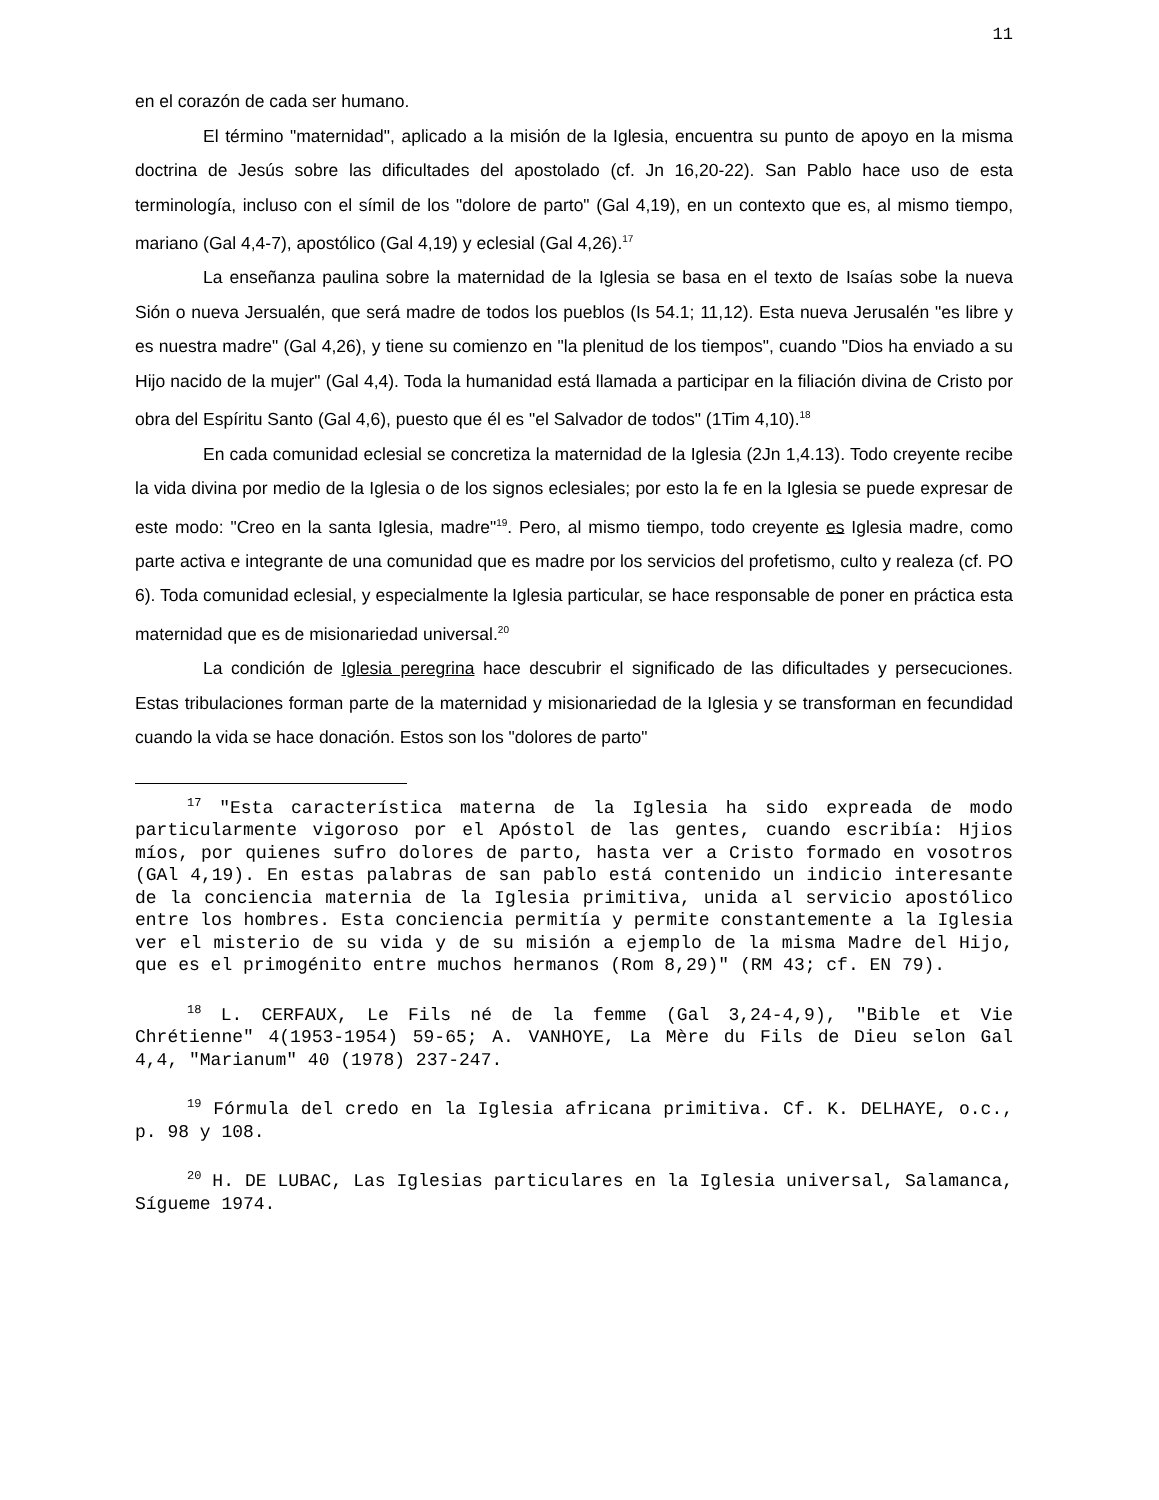11
en el corazón de cada ser humano.
El término "maternidad", aplicado a la misión de la Iglesia, encuentra su punto de apoyo en la misma doctrina de Jesús sobre las dificultades del apostolado (cf. Jn 16,20-22). San Pablo hace uso de esta terminología, incluso con el símil de los "dolore de parto" (Gal 4,19), en un contexto que es, al mismo tiempo, mariano (Gal 4,4-7), apostólico (Gal 4,19) y eclesial (Gal 4,26).<sup>17</sup>
La enseñanza paulina sobre la maternidad de la Iglesia se basa en el texto de Isaías sobe la nueva Sión o nueva Jersualén, que será madre de todos los pueblos (Is 54.1; 11,12). Esta nueva Jerusalén "es libre y es nuestra madre" (Gal 4,26), y tiene su comienzo en "la plenitud de los tiempos", cuando "Dios ha enviado a su Hijo nacido de la mujer" (Gal 4,4). Toda la humanidad está llamada a participar en la filiación divina de Cristo por obra del Espíritu Santo (Gal 4,6), puesto que él es "el Salvador de todos" (1Tim 4,10).<sup>18</sup>
En cada comunidad eclesial se concretiza la maternidad de la Iglesia (2Jn 1,4.13). Todo creyente recibe la vida divina por medio de la Iglesia o de los signos eclesiales; por esto la fe en la Iglesia se puede expresar de este modo: "Creo en la santa Iglesia, madre"<sup>19</sup>. Pero, al mismo tiempo, todo creyente es Iglesia madre, como parte activa e integrante de una comunidad que es madre por los servicios del profetismo, culto y realeza (cf. PO 6). Toda comunidad eclesial, y especialmente la Iglesia particular, se hace responsable de poner en práctica esta maternidad que es de misionariedad universal.<sup>20</sup>
La condición de Iglesia peregrina hace descubrir el significado de las dificultades y persecuciones. Estas tribulaciones forman parte de la maternidad y misionariedad de la Iglesia y se transforman en fecundidad cuando la vida se hace donación. Estos son los "dolores de parto"
<sup>17</sup> "Esta característica materna de la Iglesia ha sido expreada de modo particularmente vigoroso por el Apóstol de las gentes, cuando escribía: Hjios míos, por quienes sufro dolores de parto, hasta ver a Cristo formado en vosotros (GAl 4,19). En estas palabras de san pablo está contenido un indicio interesante de la conciencia maternia de la Iglesia primitiva, unida al servicio apostólico entre los hombres. Esta conciencia permitía y permite constantemente a la Iglesia ver el misterio de su vida y de su misión a ejemplo de la misma Madre del Hijo, que es el primogénito entre muchos hermanos (Rom 8,29)" (RM 43; cf. EN 79).
<sup>18</sup> L. CERFAUX, Le Fils né de la femme (Gal 3,24-4,9), "Bible et Vie Chrétienne" 4(1953-1954) 59-65; A. VANHOYE, La Mère du Fils de Dieu selon Gal 4,4, "Marianum" 40 (1978) 237-247.
<sup>19</sup> Fórmula del credo en la Iglesia africana primitiva. Cf. K. DELHAYE, o.c., p. 98 y 108.
<sup>20</sup> H. DE LUBAC, Las Iglesias particulares en la Iglesia universal, Salamanca, Sígueme 1974.